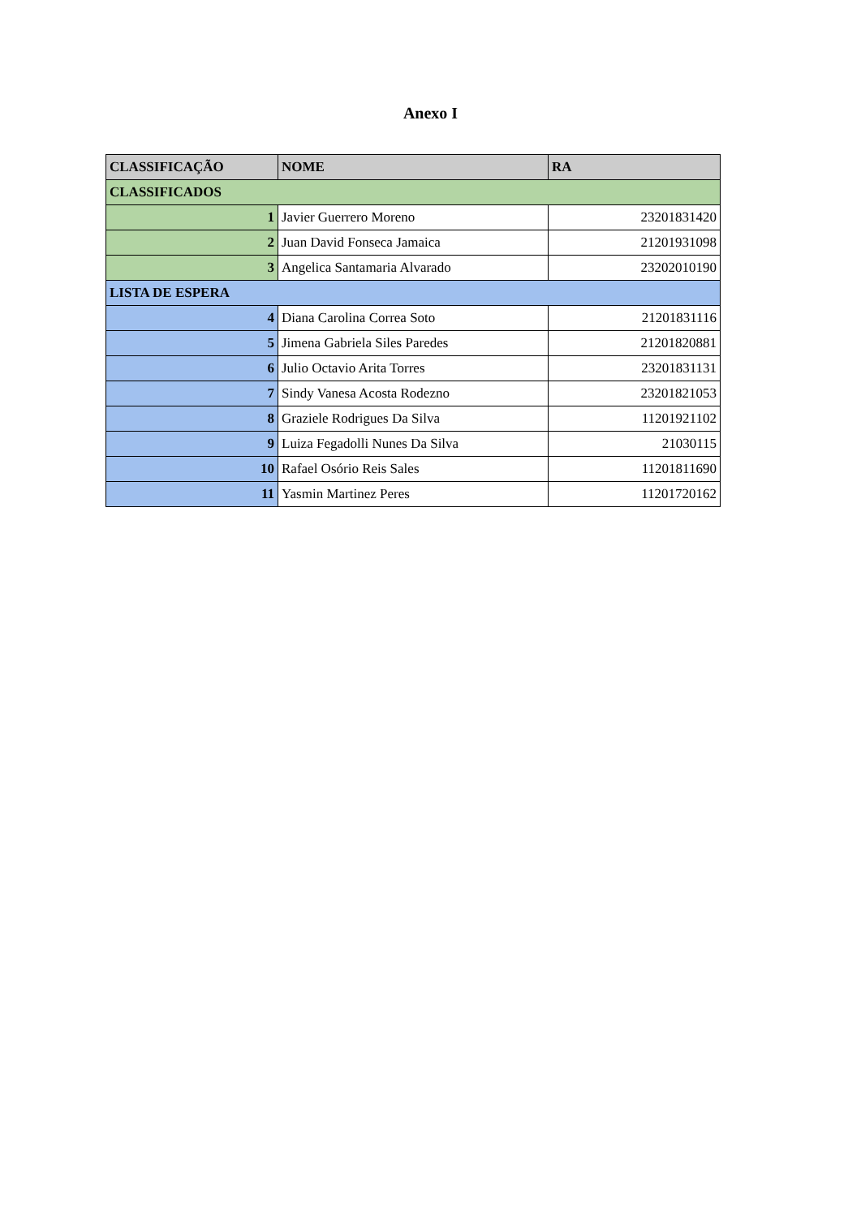Anexo I
| CLASSIFICAÇÃO | NOME | RA |
| --- | --- | --- |
| CLASSIFICADOS | | |
| 1 | Javier Guerrero Moreno | 23201831420 |
| 2 | Juan David Fonseca Jamaica | 21201931098 |
| 3 | Angelica Santamaria Alvarado | 23202010190 |
| LISTA DE ESPERA | | |
| 4 | Diana Carolina Correa Soto | 21201831116 |
| 5 | Jimena Gabriela Siles Paredes | 21201820881 |
| 6 | Julio Octavio Arita Torres | 23201831131 |
| 7 | Sindy Vanesa Acosta Rodezno | 23201821053 |
| 8 | Graziele Rodrigues Da Silva | 11201921102 |
| 9 | Luiza Fegadolli Nunes Da Silva | 21030115 |
| 10 | Rafael Osório Reis Sales | 11201811690 |
| 11 | Yasmin Martinez Peres | 11201720162 |